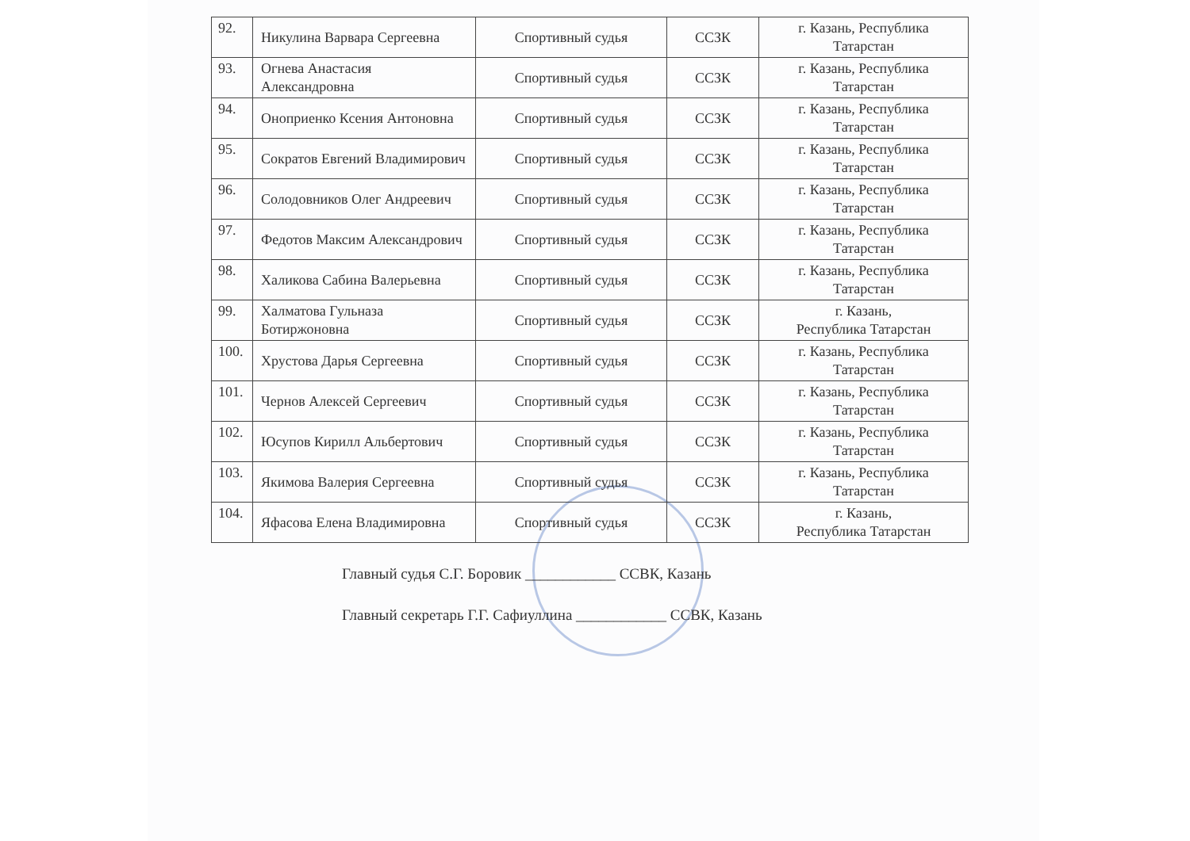| 92. | Никулина Варвара Сергеевна | Спортивный судья | ССЗК | г. Казань, Республика Татарстан |
| 93. | Огнева Анастасия Александровна | Спортивный судья | ССЗК | г. Казань, Республика Татарстан |
| 94. | Оноприенко Ксения Антоновна | Спортивный судья | ССЗК | г. Казань, Республика Татарстан |
| 95. | Сократов Евгений Владимирович | Спортивный судья | ССЗК | г. Казань, Республика Татарстан |
| 96. | Солодовников Олег Андреевич | Спортивный судья | ССЗК | г. Казань, Республика Татарстан |
| 97. | Федотов Максим Александрович | Спортивный судья | ССЗК | г. Казань, Республика Татарстан |
| 98. | Халикова Сабина Валерьевна | Спортивный судья | ССЗК | г. Казань, Республика Татарстан |
| 99. | Халматова Гульназа Ботиржоновна | Спортивный судья | ССЗК | г. Казань, Республика Татарстан |
| 100. | Хрустова Дарья Сергеевна | Спортивный судья | ССЗК | г. Казань, Республика Татарстан |
| 101. | Чернов Алексей Сергеевич | Спортивный судья | ССЗК | г. Казань, Республика Татарстан |
| 102. | Юсупов Кирилл Альбертович | Спортивный судья | ССЗК | г. Казань, Республика Татарстан |
| 103. | Якимова Валерия Сергеевна | Спортивный судья | ССЗК | г. Казань, Республика Татарстан |
| 104. | Яфасова Елена Владимировна | Спортивный судья | ССЗК | г. Казань, Республика Татарстан |
Главный судья С.Г. Боровик ____________ ССВК, Казань
Главный секретарь Г.Г. Сафиуллина ____________ ССВК, Казань